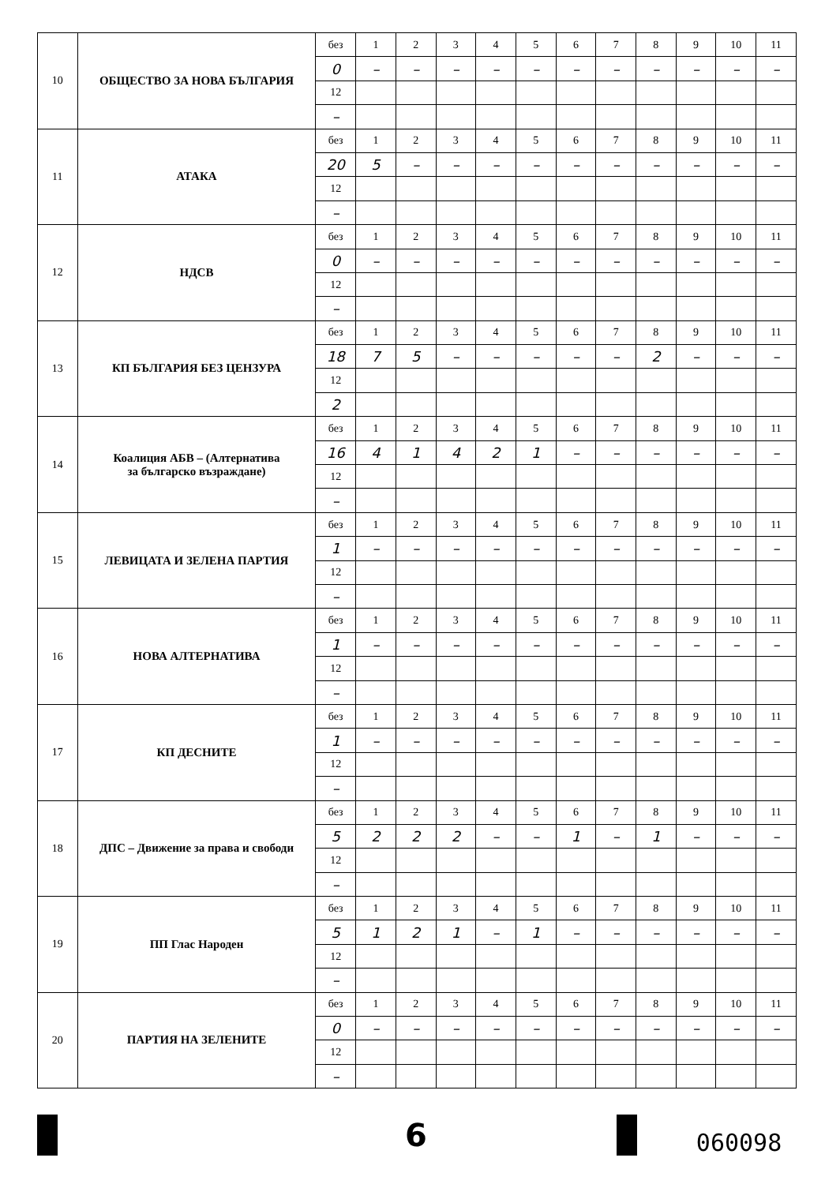| 10 | ОБЩЕСТВО ЗА НОВА БЪЛГАРИЯ | без | 1 | 2 | 3 | 4 | 5 | 6 | 7 | 8 | 9 | 10 | 11 |
| | | 0 | – | – | – | – | – | – | – | – | – | – | – |
| | | 12 | | | | | | | | | | | |
| | | – | | | | | | | | | | | |
| 11 | АТАКА | без | 1 | 2 | 3 | 4 | 5 | 6 | 7 | 8 | 9 | 10 | 11 |
| | | 20 | 5 | – | – | – | – | – | – | – | – | – | – |
| | | 12 | | | | | | | | | | | |
| | | – | | | | | | | | | | | |
| 12 | НДСВ | без | 1 | 2 | 3 | 4 | 5 | 6 | 7 | 8 | 9 | 10 | 11 |
| | | 0 | – | – | – | – | – | – | – | – | – | – | – |
| | | 12 | | | | | | | | | | | |
| | | – | | | | | | | | | | | |
| 13 | КП БЪЛГАРИЯ БЕЗ ЦЕНЗУРА | без | 1 | 2 | 3 | 4 | 5 | 6 | 7 | 8 | 9 | 10 | 11 |
| | | 18 | 7 | 5 | – | – | – | – | – | 2 | – | – | – |
| | | 12 | | | | | | | | | | | |
| | | 2 | | | | | | | | | | | |
| 14 | Коалиция АБВ – (Алтернатива за българско възраждане) | без | 1 | 2 | 3 | 4 | 5 | 6 | 7 | 8 | 9 | 10 | 11 |
| | | 16 | 4 | 1 | 4 | 2 | 1 | – | – | – | – | – | – |
| | | 12 | | | | | | | | | | | |
| | | – | | | | | | | | | | | |
| 15 | ЛЕВИЦАТА И ЗЕЛЕНА ПАРТИЯ | без | 1 | 2 | 3 | 4 | 5 | 6 | 7 | 8 | 9 | 10 | 11 |
| | | 1 | – | – | – | – | – | – | – | – | – | – | – |
| | | 12 | | | | | | | | | | | |
| | | – | | | | | | | | | | | |
| 16 | НОВА АЛТЕРНАТИВА | без | 1 | 2 | 3 | 4 | 5 | 6 | 7 | 8 | 9 | 10 | 11 |
| | | 1 | – | – | – | – | – | – | – | – | – | – | – |
| | | 12 | | | | | | | | | | | |
| | | – | | | | | | | | | | | |
| 17 | КП ДЕСНИТЕ | без | 1 | 2 | 3 | 4 | 5 | 6 | 7 | 8 | 9 | 10 | 11 |
| | | 1 | – | – | – | – | – | – | – | – | – | – | – |
| | | 12 | | | | | | | | | | | |
| | | – | | | | | | | | | | | |
| 18 | ДПС – Движение за права и свободи | без | 1 | 2 | 3 | 4 | 5 | 6 | 7 | 8 | 9 | 10 | 11 |
| | | 5 | 2 | 2 | 2 | – | – | 1 | – | 1 | – | – | – |
| | | 12 | | | | | | | | | | | |
| | | – | | | | | | | | | | | |
| 19 | ПП Глас Народен | без | 1 | 2 | 3 | 4 | 5 | 6 | 7 | 8 | 9 | 10 | 11 |
| | | 5 | 1 | 2 | 1 | – | 1 | – | – | – | – | – | – |
| | | 12 | | | | | | | | | | | |
| | | – | | | | | | | | | | | |
| 20 | ПАРТИЯ НА ЗЕЛЕНИТЕ | без | 1 | 2 | 3 | 4 | 5 | 6 | 7 | 8 | 9 | 10 | 11 |
| | | 0 | – | – | – | – | – | – | – | – | – | – | – |
| | | 12 | | | | | | | | | | | |
| | | – | | | | | | | | | | | |
6
060098